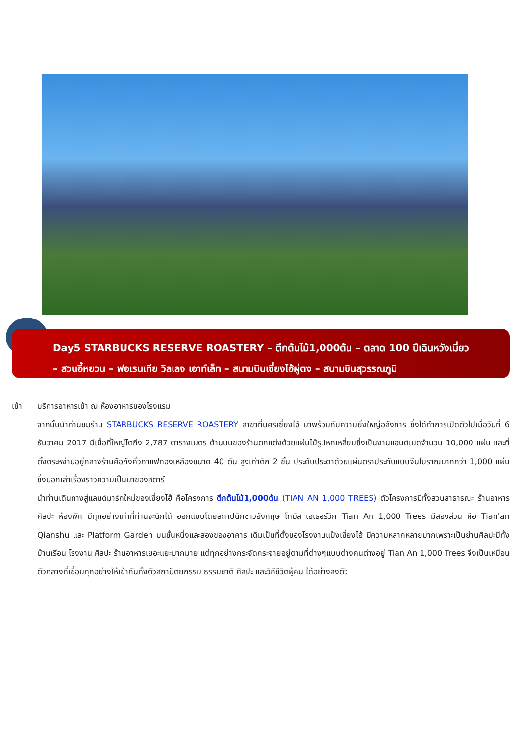Day5 STARBUCKS RESERVE ROASTERY – ตึกต้นไม้1,000ต้น – ตลาด 100 ปีเฉินหวังเมี่ยว
– สวนอี้หยวน – ฟอเรนเทีย วิลเลจ เอาท์เล็ท – สนามบินเซี่ยงไฮ้ผู่ตง – สนามบินสุวรรณภูมิ
เช้า บริการอาหารเช้า ณ ห้องอาหารของโรงแรม
จากนั้นนำท่านชมร้าน STARBUCKS RESERVE ROASTERY สาขาที่นครเซี่ยงไฮ้ มาพร้อมกับความยิ่งใหญ่อลังการ ซึ่งได้ทำการเปิดตัวไปเมื่อวันที่ 6 ธันวาคม 2017 มีเนื้อที่ใหญ่โตถึง 2,787 ตารางเมตร ด้านบนของร้านตกแต่งด้วยแผ่นไม้รูปหกเหลี่ยมซึ่งเป็นงานแฮนด์เมดจำนวน 10,000 แผ่น และที่ตั้งตระหง่านอยู่กลางร้านคือถังคั่วกาแฟทองเหลืองขนาด 40 ตัน สูงเท่าตึก 2 ชั้น ประดับประดาด้วยแผ่นตราประทับแบบจีนโบราณมากกว่า 1,000 แผ่น ซึ่งบอกเล่าเรื่องราวความเป็นมาของสตาร์
นำท่านเดินทางสู่แลนด์มาร์กใหม่ของเซี่ยงไฮ้ คือโครงการ ตึกต้นไม้1,000ต้น (TIAN AN 1,000 TREES) ตัวโครงการมีทั้งสวนสาธารณะ ร้านอาหาร ศิลปะ ห้องพัก มีทุกอย่างเท่าที่ท่านจะนึกได้ ออกแบบโดยสถาปนิกชาวอังกฤษ โทมัส เฮเธอร์วิก Tian An 1,000 Trees มีสองส่วน คือ Tian'an Qianshu และ Platform Garden บนชั้นหนึ่งและสองของอาคาร เดิมเป็นที่ตั้งของโรงงานแป้งเซี่ยงไฮ้ มีความหลากหลายมากเพราะเป็นย่านศิลปะมีทั้ง บ้านเรือน โรงงาน ศิลปะ ร้านอาหารเยอะแยะมากมาย แต่ทุกอย่างกระจัดกระจายอยู่ตามที่ต่างๆแบบต่างคนต่างอยู่ Tian An 1,000 Trees จึงเป็นเหมือนตัวกลางที่เชื่อมทุกอย่างให้เข้ากันทั้งตัวสถาปัตยกรรม ธรรมชาติ ศิลปะ และวิถีชีวิตผู้คน ได้อย่างลงตัว